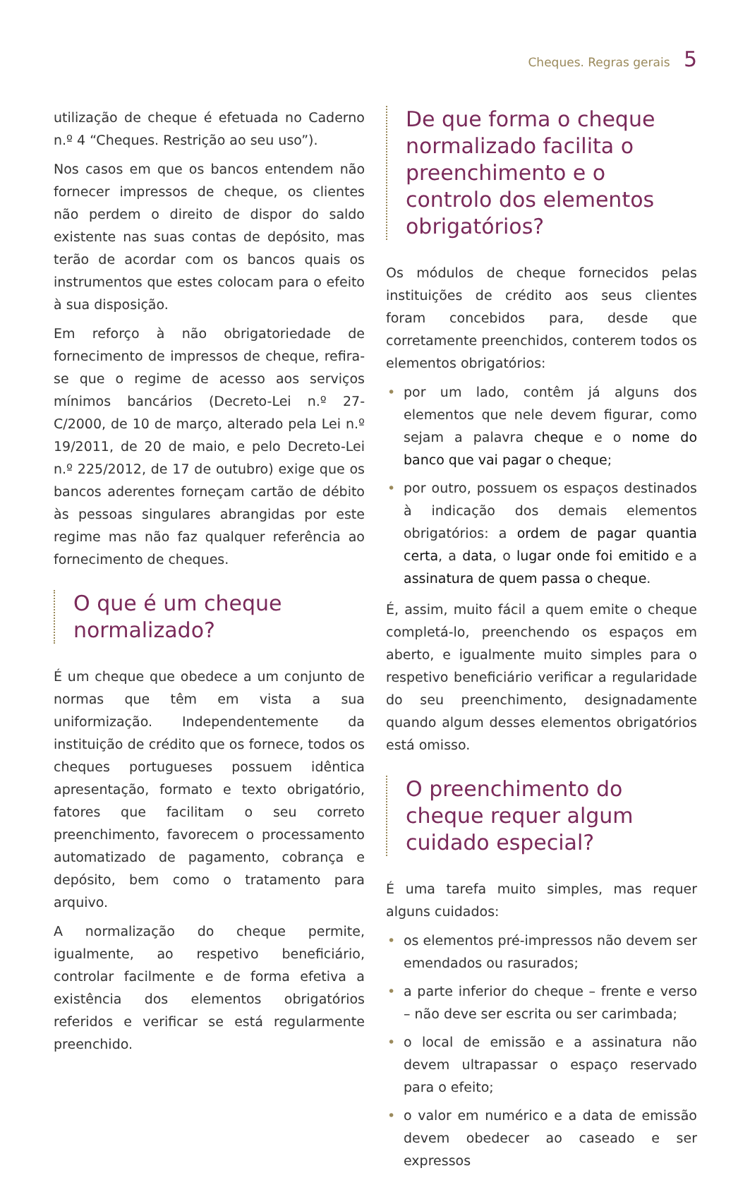Cheques. Regras gerais 5
utilização de cheque é efetuada no Caderno n.º 4 “Cheques. Restrição ao seu uso”).
Nos casos em que os bancos entendem não fornecer impressos de cheque, os clientes não perdem o direito de dispor do saldo existente nas suas contas de depósito, mas terão de acordar com os bancos quais os instrumentos que estes colocam para o efeito à sua disposição.
Em reforço à não obrigatoriedade de fornecimento de impressos de cheque, refira-se que o regime de acesso aos serviços mínimos bancários (Decreto-Lei n.º 27-C/2000, de 10 de março, alterado pela Lei n.º 19/2011, de 20 de maio, e pelo Decreto-Lei n.º 225/2012, de 17 de outubro) exige que os bancos aderentes forneçam cartão de débito às pessoas singulares abrangidas por este regime mas não faz qualquer referência ao fornecimento de cheques.
O que é um cheque normalizado?
É um cheque que obedece a um conjunto de normas que têm em vista a sua uniformização. Independentemente da instituição de crédito que os fornece, todos os cheques portugueses possuem idêntica apresentação, formato e texto obrigatório, fatores que facilitam o seu correto preenchimento, favorecem o processamento automatizado de pagamento, cobrança e depósito, bem como o tratamento para arquivo.
A normalização do cheque permite, igualmente, ao respetivo beneficiário, controlar facilmente e de forma efetiva a existência dos elementos obrigatórios referidos e verificar se está regularmente preenchido.
De que forma o cheque normalizado facilita o preenchimento e o controlo dos elementos obrigatórios?
Os módulos de cheque fornecidos pelas instituições de crédito aos seus clientes foram concebidos para, desde que corretamente preenchidos, conterem todos os elementos obrigatórios:
• por um lado, contêm já alguns dos elementos que nele devem figurar, como sejam a palavra cheque e o nome do banco que vai pagar o cheque;
• por outro, possuem os espaços destinados à indicação dos demais elementos obrigatórios: a ordem de pagar quantia certa, a data, o lugar onde foi emitido e a assinatura de quem passa o cheque.
É, assim, muito fácil a quem emite o cheque completá-lo, preenchendo os espaços em aberto, e igualmente muito simples para o respetivo beneficiário verificar a regularidade do seu preenchimento, designadamente quando algum desses elementos obrigatórios está omisso.
O preenchimento do cheque requer algum cuidado especial?
É uma tarefa muito simples, mas requer alguns cuidados:
• os elementos pré-impressos não devem ser emendados ou rasurados;
• a parte inferior do cheque – frente e verso – não deve ser escrita ou ser carimbada;
• o local de emissão e a assinatura não devem ultrapassar o espaço reservado para o efeito;
• o valor em numérico e a data de emissão devem obedecer ao caseado e ser expressos